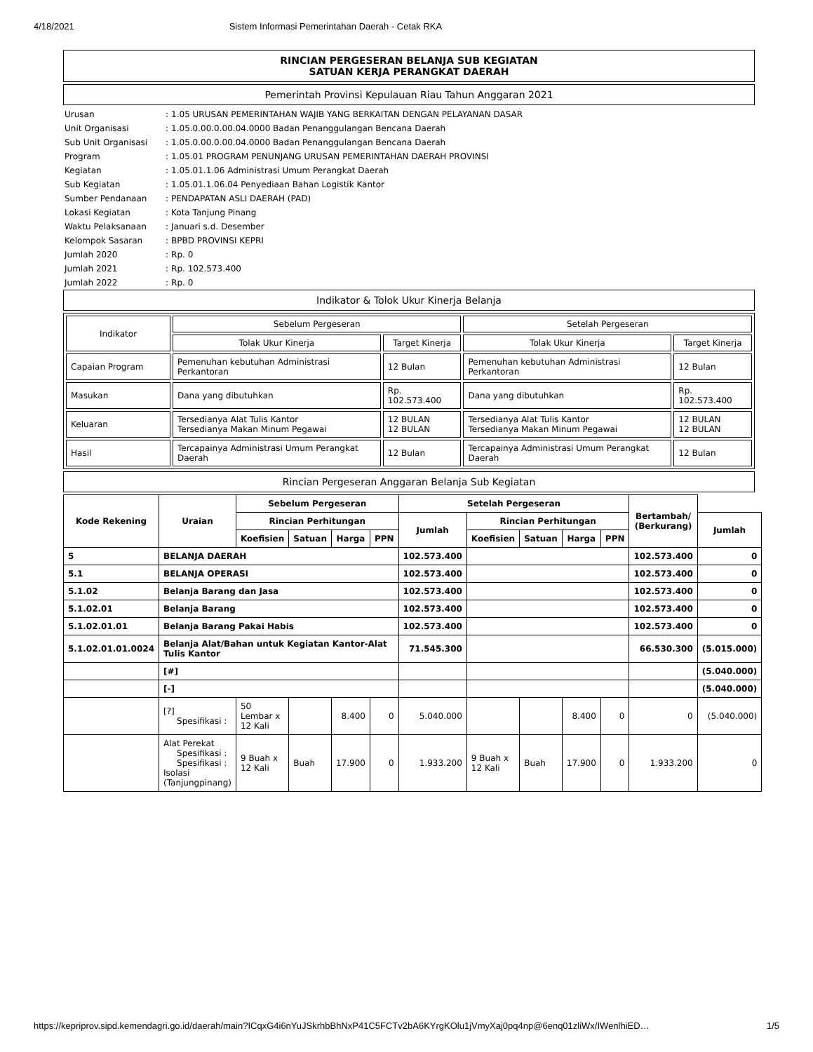4/18/2021 Sistem Informasi Pemerintahan Daerah - Cetak RKA
RINCIAN PERGESERAN BELANJA SUB KEGIATAN
SATUAN KERJA PERANGKAT DAERAH
Pemerintah Provinsi Kepulauan Riau Tahun Anggaran 2021
| Urusan | : | 1.05 URUSAN PEMERINTAHAN WAJIB YANG BERKAITAN DENGAN PELAYANAN DASAR |
| Unit Organisasi | : | 1.05.0.00.0.00.04.0000 Badan Penanggulangan Bencana Daerah |
| Sub Unit Organisasi | : | 1.05.0.00.0.00.04.0000 Badan Penanggulangan Bencana Daerah |
| Program | : | 1.05.01 PROGRAM PENUNJANG URUSAN PEMERINTAHAN DAERAH PROVINSI |
| Kegiatan | : | 1.05.01.1.06 Administrasi Umum Perangkat Daerah |
| Sub Kegiatan | : | 1.05.01.1.06.04 Penyediaan Bahan Logistik Kantor |
| Sumber Pendanaan | : | PENDAPATAN ASLI DAERAH (PAD) |
| Lokasi Kegiatan | : | Kota Tanjung Pinang |
| Waktu Pelaksanaan | : | Januari s.d. Desember |
| Kelompok Sasaran | : | BPBD PROVINSI KEPRI |
| Jumlah 2020 | : | Rp. 0 |
| Jumlah 2021 | : | Rp. 102.573.400 |
| Jumlah 2022 | : | Rp. 0 |
Indikator & Tolok Ukur Kinerja Belanja
| Indikator | Sebelum Pergeseran | | Setelah Pergeseran | |
| | Tolak Ukur Kinerja | Target Kinerja | Tolak Ukur Kinerja | Target Kinerja |
| Capaian Program | Pemenuhan kebutuhan Administrasi Perkantoran | 12 Bulan | Pemenuhan kebutuhan Administrasi Perkantoran | 12 Bulan |
| Masukan | Dana yang dibutuhkan | Rp. 102.573.400 | Dana yang dibutuhkan | Rp. 102.573.400 |
| Keluaran | Tersedianya Alat Tulis Kantor Tersedianya Makan Minum Pegawai | 12 BULAN 12 BULAN | Tersedianya Alat Tulis Kantor Tersedianya Makan Minum Pegawai | 12 BULAN 12 BULAN |
| Hasil | Tercapainya Administrasi Umum Perangkat Daerah | 12 Bulan | Tercapainya Administrasi Umum Perangkat Daerah | 12 Bulan |
Rincian Pergeseran Anggaran Belanja Sub Kegiatan
| Kode Rekening | Uraian | Sebelum Pergeseran | | | | | Setelah Pergeseran | | | | | Bertambah/ (Berkurang) | |
| --- | --- | --- | --- | --- | --- | --- | --- | --- | --- | --- | --- | --- | --- |
| | | Rincian Perhitungan | | | | | Jumlah | Rincian Perhitungan | | | | | Jumlah |
| | | Koefisien | Satuan | Harga | PPN | | | Koefisien | Satuan | Harga | PPN | | |
| 5 | BELANJA DAERAH | | | | | 102.573.400 | | | | | 102.573.400 | 0 | |
| 5.1 | BELANJA OPERASI | | | | | 102.573.400 | | | | | 102.573.400 | 0 | |
| 5.1.02 | Belanja Barang dan Jasa | | | | | 102.573.400 | | | | | 102.573.400 | 0 | |
| 5.1.02.01 | Belanja Barang | | | | | 102.573.400 | | | | | 102.573.400 | 0 | |
| 5.1.02.01.01 | Belanja Barang Pakai Habis | | | | | 102.573.400 | | | | | 102.573.400 | 0 | |
| 5.1.02.01.01.0024 | Belanja Alat/Bahan untuk Kegiatan Kantor-Alat Tulis Kantor | | | | | 71.545.300 | | | | | 66.530.300 | (5.015.000) | |
| | [#] | | | | | | | | | | | (5.040.000) | |
| | [-] | | | | | | | | | | | (5.040.000) | |
| | [?] Spesifikasi : | 50 Lembar x 12 Kali | | 8.400 | 0 | 5.040.000 | | | 8.400 | 0 | 0 | (5.040.000) | |
| | Alat Perekat Spesifikasi : Spesifikasi : Isolasi (Tanjungpinang) | 9 Buah x 12 Kali | Buah | 17.900 | 0 | 1.933.200 | 9 Buah x 12 Kali | Buah | 17.900 | 0 | 1.933.200 | 0 | |
https://kepriprov.sipd.kemendagri.go.id/daerah/main?ICqxG4i6nYuJSkrhbBhNxP41C5FCTv2bA6KYrgKOlu1jVmyXaj0pq4np@6enq01zliWx/IWenlhiED… 1/5